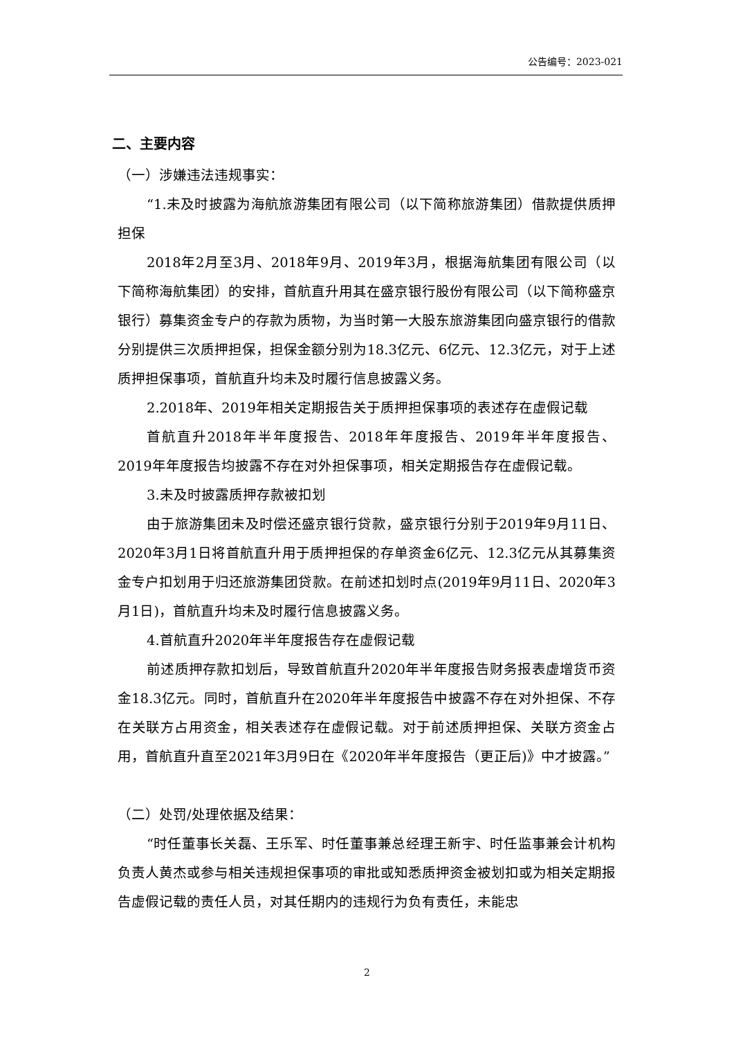公告编号：2023-021
二、主要内容
（一）涉嫌违法违规事实：
“1.未及时披露为海航旅游集团有限公司（以下简称旅游集团）借款提供质押担保
2018年2月至3月、2018年9月、2019年3月，根据海航集团有限公司（以下简称海航集团）的安排，首航直升用其在盛京银行股份有限公司（以下简称盛京银行）募集资金专户的存款为质物，为当时第一大股东旅游集团向盛京银行的借款分别提供三次质押担保，担保金额分别为18.3亿元、6亿元、12.3亿元，对于上述质押担保事项，首航直升均未及时履行信息披露义务。
2.2018年、2019年相关定期报告关于质押担保事项的表述存在虚假记载
首航直升2018年半年度报告、2018年年度报告、2019年半年度报告、2019年年度报告均披露不存在对外担保事项，相关定期报告存在虚假记载。
3.未及时披露质押存款被扣划
由于旅游集团未及时偿还盛京银行贷款，盛京银行分别于2019年9月11日、2020年3月1日将首航直升用于质押担保的存单资金6亿元、12.3亿元从其募集资金专户扣划用于归还旅游集团贷款。在前述扣划时点(2019年9月11日、2020年3月1日)，首航直升均未及时履行信息披露义务。
4.首航直升2020年半年度报告存在虚假记载
前述质押存款扣划后，导致首航直升2020年半年度报告财务报表虚增货币资金18.3亿元。同时，首航直升在2020年半年度报告中披露不存在对外担保、不存在关联方占用资金，相关表述存在虚假记载。对于前述质押担保、关联方资金占用，首航直升直至2021年3月9日在《2020年半年度报告（更正后)》中才披露。”
（二）处罚/处理依据及结果：
“时任董事长关磊、王乐军、时任董事兼总经理王新宇、时任监事兼会计机构负责人黄杰或参与相关违规担保事项的审批或知悉质押资金被划扣或为相关定期报告虚假记载的责任人员，对其任期内的违规行为负有责任，未能忠
2